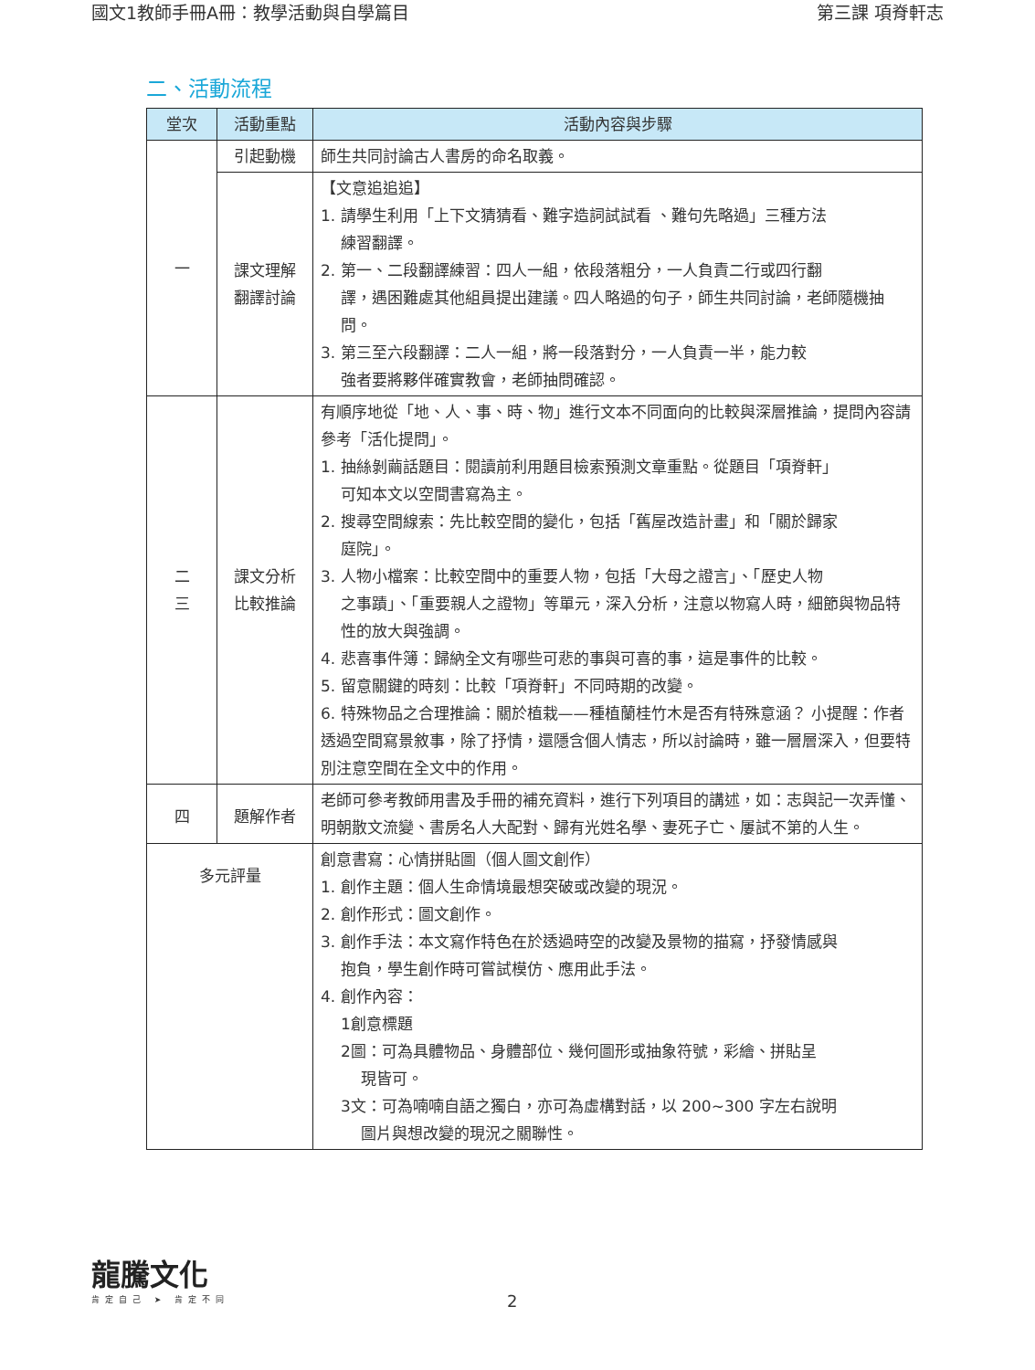國文1教師手冊A冊：教學活動與自學篇目 第三課 項脊軒志
二、活動流程
| 堂次 | 活動重點 | 活動內容與步驟 |
| --- | --- | --- |
| 一 | 引起動機 | 師生共同討論古人書房的命名取義。 |
| | 課文理解 翻譯討論 | 【文意追追追】 1. 請學生利用「上下文猜猜看、難字造詞試試看 、難句先略過」三種方法 練習翻譯。 2. 第一、二段翻譯練習：四人一組，依段落粗分，一人負責二行或四行翻 譯，遇困難處其他組員提出建議。四人略過的句子，師生共同討論，老師隨機抽問。 3. 第三至六段翻譯：二人一組，將一段落對分，一人負責一半，能力較 強者要將夥伴確實教會，老師抽問確認。 |
| 二 三 | 課文分析 比較推論 | 有順序地從「地、人、事、時、物」進行文本不同面向的比較與深層推論，提問內容請參考「活化提問」。 1. 抽絲剝繭話題目：閱讀前利用題目檢索預測文章重點。從題目「項脊軒」 可知本文以空間書寫為主。 2. 搜尋空間線索：先比較空間的變化，包括「舊屋改造計畫」和「關於歸家 庭院」。 3. 人物小檔案：比較空間中的重要人物，包括「大母之證言」、「歷史人物 之事蹟」、「重要親人之證物」等單元，深入分析，注意以物寫人時，細節與物品特性的放大與強調。 4. 悲喜事件簿：歸納全文有哪些可悲的事與可喜的事，這是事件的比較。 5. 留意關鍵的時刻：比較「項脊軒」不同時期的改變。 6. 特殊物品之合理推論：關於植栽——種植蘭桂竹木是否有特殊意涵？ 小提醒：作者透過空間寫景敘事，除了抒情，還隱含個人情志，所以討論時，雖一層層深入，但要特別注意空間在全文中的作用。 |
| 四 | 題解作者 | 老師可參考教師用書及手冊的補充資料，進行下列項目的講述，如：志與記一次弄懂、明朝散文流變、書房名人大配對、歸有光姓名學、妻死子亡、屢試不第的人生。 |
| 多元評量 | | 創意書寫：心情拼貼圖（個人圖文創作） 1. 創作主題：個人生命情境最想突破或改變的現況。 2. 創作形式：圖文創作。 3. 創作手法：本文寫作特色在於透過時空的改變及景物的描寫，抒發情感與 抱負，學生創作時可嘗試模仿、應用此手法。 4. 創作內容： 1創意標題 2圖：可為具體物品、身體部位、幾何圖形或抽象符號，彩繪、拼貼呈 現皆可。 3文：可為喃喃自語之獨白，亦可為虛構對話，以 200~300 字左右說明 圖片與想改變的現況之關聯性。 |
龍騰文化
肯定自己 ➤ 肯定不同
2